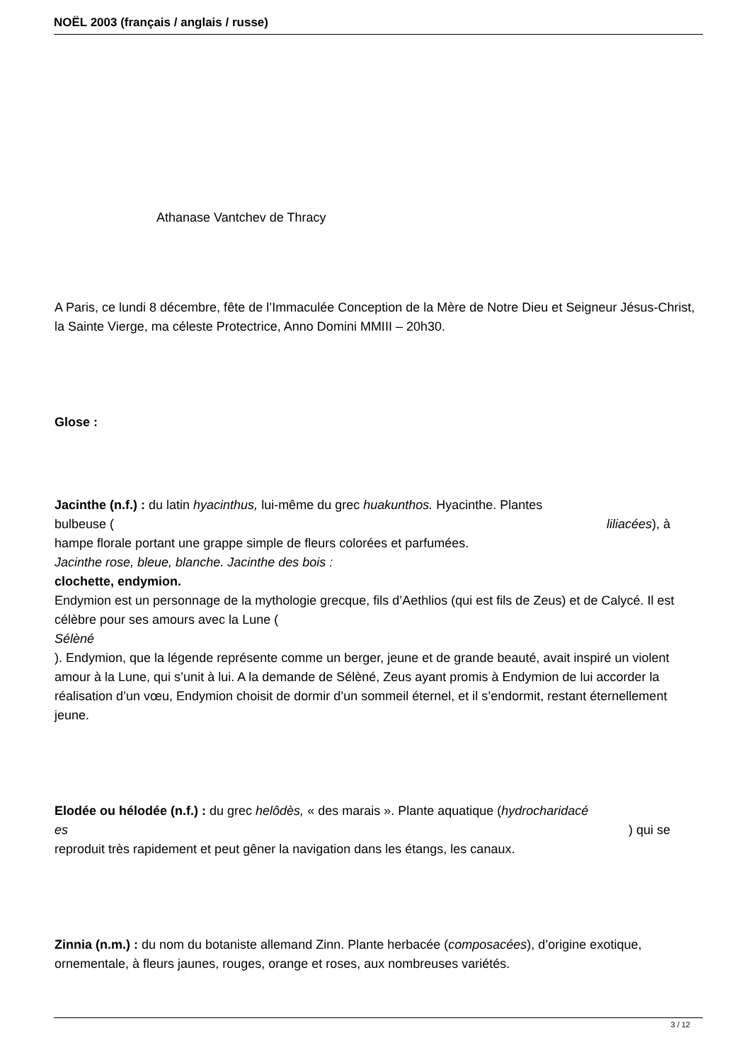NOËL 2003 (français / anglais / russe)
Athanase Vantchev de Thracy
A Paris, ce lundi 8 décembre, fête de l’Immaculée Conception de la Mère de Notre Dieu et Seigneur Jésus-Christ, la Sainte Vierge, ma céleste Protectrice, Anno Domini MMIII – 20h30.
Glose :
Jacinthe (n.f.) : du latin hyacinthus, lui-même du grec huakunthos. Hyacinthe. Plantes
bulbeuse (liliacées), à
hampe florale portant une grappe simple de fleurs colorées et parfumées.
Jacinthe rose, bleue, blanche. Jacinthe des bois :
clochette, endymion.
Endymion est un personnage de la mythologie grecque, fils d’Aethlios (qui est fils de Zeus) et de Calycé. Il est célèbre pour ses amours avec la Lune (
Sélèné
). Endymion, que la légende représente comme un berger, jeune et de grande beauté, avait inspiré un violent amour à la Lune, qui s’unit à lui. A la demande de Sélèné, Zeus ayant promis à Endymion de lui accorder la réalisation d’un vœu, Endymion choisit de dormir d’un sommeil éternel, et il s’endormit, restant éternellement jeune.
Elodée ou hélodée (n.f.) : du grec helôdès, « des marais ». Plante aquatique (hydrocharidacé
es) qui se
reproduit très rapidement et peut gêner la navigation dans les étangs, les canaux.
Zinnia (n.m.) : du nom du botaniste allemand Zinn. Plante herbacée (composacées), d’origine exotique, ornementale, à fleurs jaunes, rouges, orange et roses, aux nombreuses variétés.
3 / 12